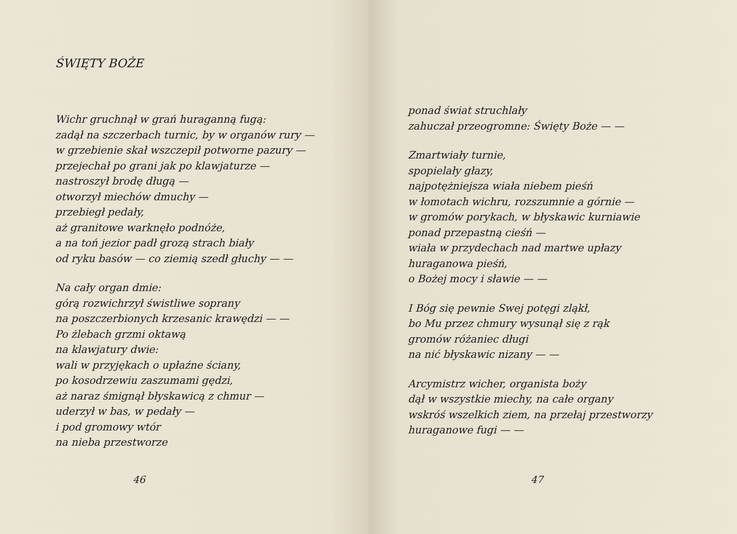ŚWIĘTY BOŻE
Wichr gruchnął w grań huraganną fugą:
zadął na szczerbach turnic, by w organów rury —
w grzebienie skał wszczepił potworne pazury —
przejechał po grani jak po klawjaturze —
nastroszył brodę długą —
otworzył miechów dmuchy —
przebiegł pedały,
aż granitowe warknęło podnóże,
a na toń jezior padł grozą strach biały
od ryku basów — co ziemią szedł głuchy — —
Na cały organ dmie:
górą rozwichrzył świstliwe soprany
na poszczerbionych krzesanic krawędzi — —
Po żlebach grzmi oktawą
na klawjatury dwie:
wali w przyjękach o upłaźne ściany,
po kosodrzewiu zaszumami gędzi,
aż naraz śmignął błyskawicą z chmur —
uderzył w bas, w pedały —
i pod gromowy wtór
na nieba przestworze
46
ponad świat struchlały
zahuczał przeogromne: Święty Boże — —
Zmartwiały turnie,
spopielały głazy,
najpotężniejsza wiała niebem pieśń
w łomotach wichru, rozszumnie a górnie —
w gromów porykach, w błyskawic kurniawie
ponad przepastną cieśń —
wiała w przydechach nad martwe upłazy
huraganowa pieśń,
o Bożej mocy i sławie — —
I Bóg się pewnie Swej potęgi zląkł,
bo Mu przez chmury wysunął się z rąk
gromów różaniec długi
na nić błyskawic nizany — —
Arcymistrz wicher, organista boży
dął w wszystkie miechy, na całe organy
wskróś wszelkich ziem, na przełaj przestworzy
huraganowe fugi — —
47